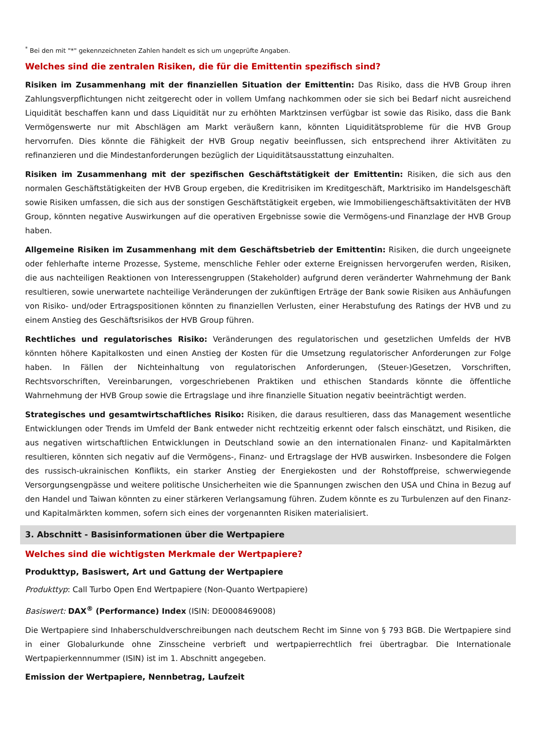<sup>*</sup> Bei den mit "*" gekennzeichneten Zahlen handelt es sich um ungeprüfte Angaben.
Welches sind die zentralen Risiken, die für die Emittentin spezifisch sind?
Risiken im Zusammenhang mit der finanziellen Situation der Emittentin: Das Risiko, dass die HVB Group ihren Zahlungsverpflichtungen nicht zeitgerecht oder in vollem Umfang nachkommen oder sie sich bei Bedarf nicht ausreichend Liquidität beschaffen kann und dass Liquidität nur zu erhöhten Marktzinsen verfügbar ist sowie das Risiko, dass die Bank Vermögenswerte nur mit Abschlägen am Markt veräußern kann, könnten Liquiditätsprobleme für die HVB Group hervorrufen. Dies könnte die Fähigkeit der HVB Group negativ beeinflussen, sich entsprechend ihrer Aktivitäten zu refinanzieren und die Mindestanforderungen bezüglich der Liquiditätsausstattung einzuhalten.
Risiken im Zusammenhang mit der spezifischen Geschäftstätigkeit der Emittentin: Risiken, die sich aus den normalen Geschäftstätigkeiten der HVB Group ergeben, die Kreditrisiken im Kreditgeschäft, Marktrisiko im Handelsgeschäft sowie Risiken umfassen, die sich aus der sonstigen Geschäftstätigkeit ergeben, wie Immobiliengeschäftsaktivitäten der HVB Group, könnten negative Auswirkungen auf die operativen Ergebnisse sowie die Vermögens-und Finanzlage der HVB Group haben.
Allgemeine Risiken im Zusammenhang mit dem Geschäftsbetrieb der Emittentin: Risiken, die durch ungeeignete oder fehlerhafte interne Prozesse, Systeme, menschliche Fehler oder externe Ereignissen hervorgerufen werden, Risiken, die aus nachteiligen Reaktionen von Interessengruppen (Stakeholder) aufgrund deren veränderter Wahrnehmung der Bank resultieren, sowie unerwartete nachteilige Veränderungen der zukünftigen Erträge der Bank sowie Risiken aus Anhäufungen von Risiko- und/oder Ertragspositionen könnten zu finanziellen Verlusten, einer Herabstufung des Ratings der HVB und zu einem Anstieg des Geschäftsrisikos der HVB Group führen.
Rechtliches und regulatorisches Risiko: Veränderungen des regulatorischen und gesetzlichen Umfelds der HVB könnten höhere Kapitalkosten und einen Anstieg der Kosten für die Umsetzung regulatorischer Anforderungen zur Folge haben. In Fällen der Nichteinhaltung von regulatorischen Anforderungen, (Steuer-)Gesetzen, Vorschriften, Rechtsvorschriften, Vereinbarungen, vorgeschriebenen Praktiken und ethischen Standards könnte die öffentliche Wahrnehmung der HVB Group sowie die Ertragslage und ihre finanzielle Situation negativ beeinträchtigt werden.
Strategisches und gesamtwirtschaftliches Risiko: Risiken, die daraus resultieren, dass das Management wesentliche Entwicklungen oder Trends im Umfeld der Bank entweder nicht rechtzeitig erkennt oder falsch einschätzt, und Risiken, die aus negativen wirtschaftlichen Entwicklungen in Deutschland sowie an den internationalen Finanz- und Kapitalmärkten resultieren, könnten sich negativ auf die Vermögens-, Finanz- und Ertragslage der HVB auswirken. Insbesondere die Folgen des russisch-ukrainischen Konflikts, ein starker Anstieg der Energiekosten und der Rohstoffpreise, schwerwiegende Versorgungsengpässe und weitere politische Unsicherheiten wie die Spannungen zwischen den USA und China in Bezug auf den Handel und Taiwan könnten zu einer stärkeren Verlangsamung führen. Zudem könnte es zu Turbulenzen auf den Finanz- und Kapitalmärkten kommen, sofern sich eines der vorgenannten Risiken materialisiert.
3. Abschnitt - Basisinformationen über die Wertpapiere
Welches sind die wichtigsten Merkmale der Wertpapiere?
Produkttyp, Basiswert, Art und Gattung der Wertpapiere
Produkttyp: Call Turbo Open End Wertpapiere (Non-Quanto Wertpapiere)
Basiswert: DAX<sup>®</sup> (Performance) Index (ISIN: DE0008469008)
Die Wertpapiere sind Inhaberschuldverschreibungen nach deutschem Recht im Sinne von § 793 BGB. Die Wertpapiere sind in einer Globalurkunde ohne Zinsscheine verbrieft und wertpapierrechtlich frei übertragbar. Die Internationale Wertpapierkennnummer (ISIN) ist im 1. Abschnitt angegeben.
Emission der Wertpapiere, Nennbetrag, Laufzeit